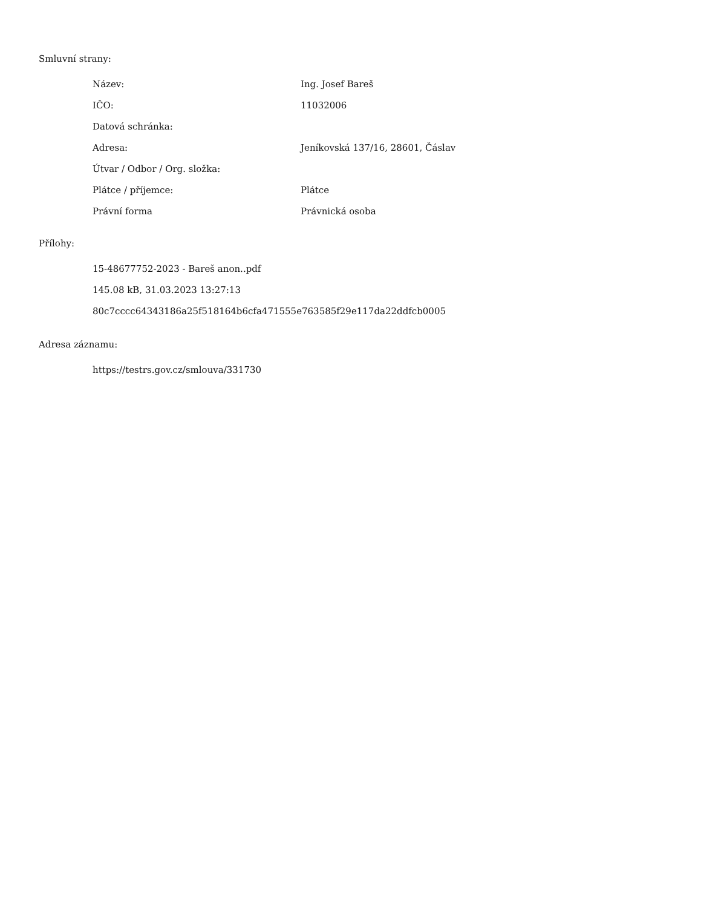Smluvní strany:
| Název: | Ing. Josef Bareš |
| IČO: | 11032006 |
| Datová schránka: | |
| Adresa: | Jeníkovská 137/16, 28601, Čáslav |
| Útvar / Odbor / Org. složka: | |
| Plátce / příjemce: | Plátce |
| Právní forma | Právnická osoba |
Přílohy:
15-48677752-2023 - Bareš anon..pdf
145.08 kB, 31.03.2023 13:27:13
80c7cccc64343186a25f518164b6cfa471555e763585f29e117da22ddfcb0005
Adresa záznamu:
https://testrs.gov.cz/smlouva/331730